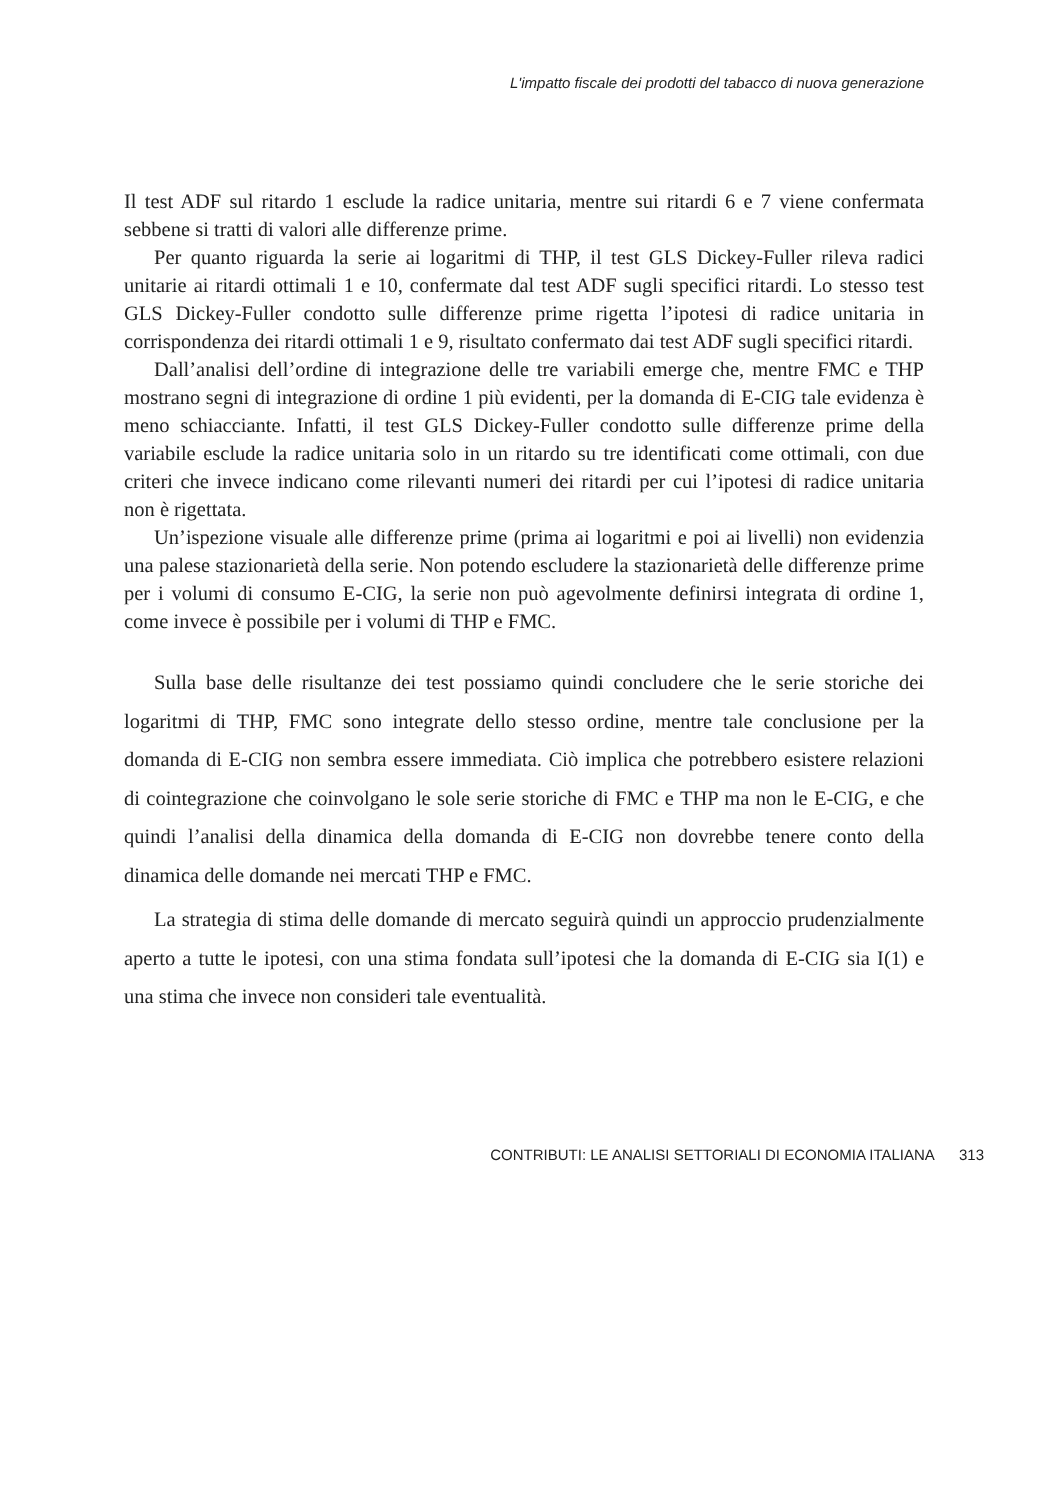L'impatto fiscale dei prodotti del tabacco di nuova generazione
Il test ADF sul ritardo 1 esclude la radice unitaria, mentre sui ritardi 6 e 7 viene confermata sebbene si tratti di valori alle differenze prime.
Per quanto riguarda la serie ai logaritmi di THP, il test GLS Dickey-Fuller rileva radici unitarie ai ritardi ottimali 1 e 10, confermate dal test ADF sugli specifici ritardi. Lo stesso test GLS Dickey-Fuller condotto sulle differenze prime rigetta l’ipotesi di radice unitaria in corrispondenza dei ritardi ottimali 1 e 9, risultato confermato dai test ADF sugli specifici ritardi.
Dall’analisi dell’ordine di integrazione delle tre variabili emerge che, mentre FMC e THP mostrano segni di integrazione di ordine 1 più evidenti, per la domanda di E-CIG tale evidenza è meno schiacciante. Infatti, il test GLS Dickey-Fuller condotto sulle differenze prime della variabile esclude la radice unitaria solo in un ritardo su tre identificati come ottimali, con due criteri che invece indicano come rilevanti numeri dei ritardi per cui l’ipotesi di radice unitaria non è rigettata.
Un’ispezione visuale alle differenze prime (prima ai logaritmi e poi ai livelli) non evidenzia una palese stazionarietà della serie. Non potendo escludere la stazionarietà delle differenze prime per i volumi di consumo E-CIG, la serie non può agevolmente definirsi integrata di ordine 1, come invece è possibile per i volumi di THP e FMC.
Sulla base delle risultanze dei test possiamo quindi concludere che le serie storiche dei logaritmi di THP, FMC sono integrate dello stesso ordine, mentre tale conclusione per la domanda di E-CIG non sembra essere immediata. Ciò implica che potrebbero esistere relazioni di cointegrazione che coinvolgano le sole serie storiche di FMC e THP ma non le E-CIG, e che quindi l’analisi della dinamica della domanda di E-CIG non dovrebbe tenere conto della dinamica delle domande nei mercati THP e FMC.
La strategia di stima delle domande di mercato seguirà quindi un approccio prudenzialmente aperto a tutte le ipotesi, con una stima fondata sull’ipotesi che la domanda di E-CIG sia I(1) e una stima che invece non consideri tale eventualità.
CONTRIBUTI: LE ANALISI SETTORIALI DI ECONOMIA ITALIANA 313